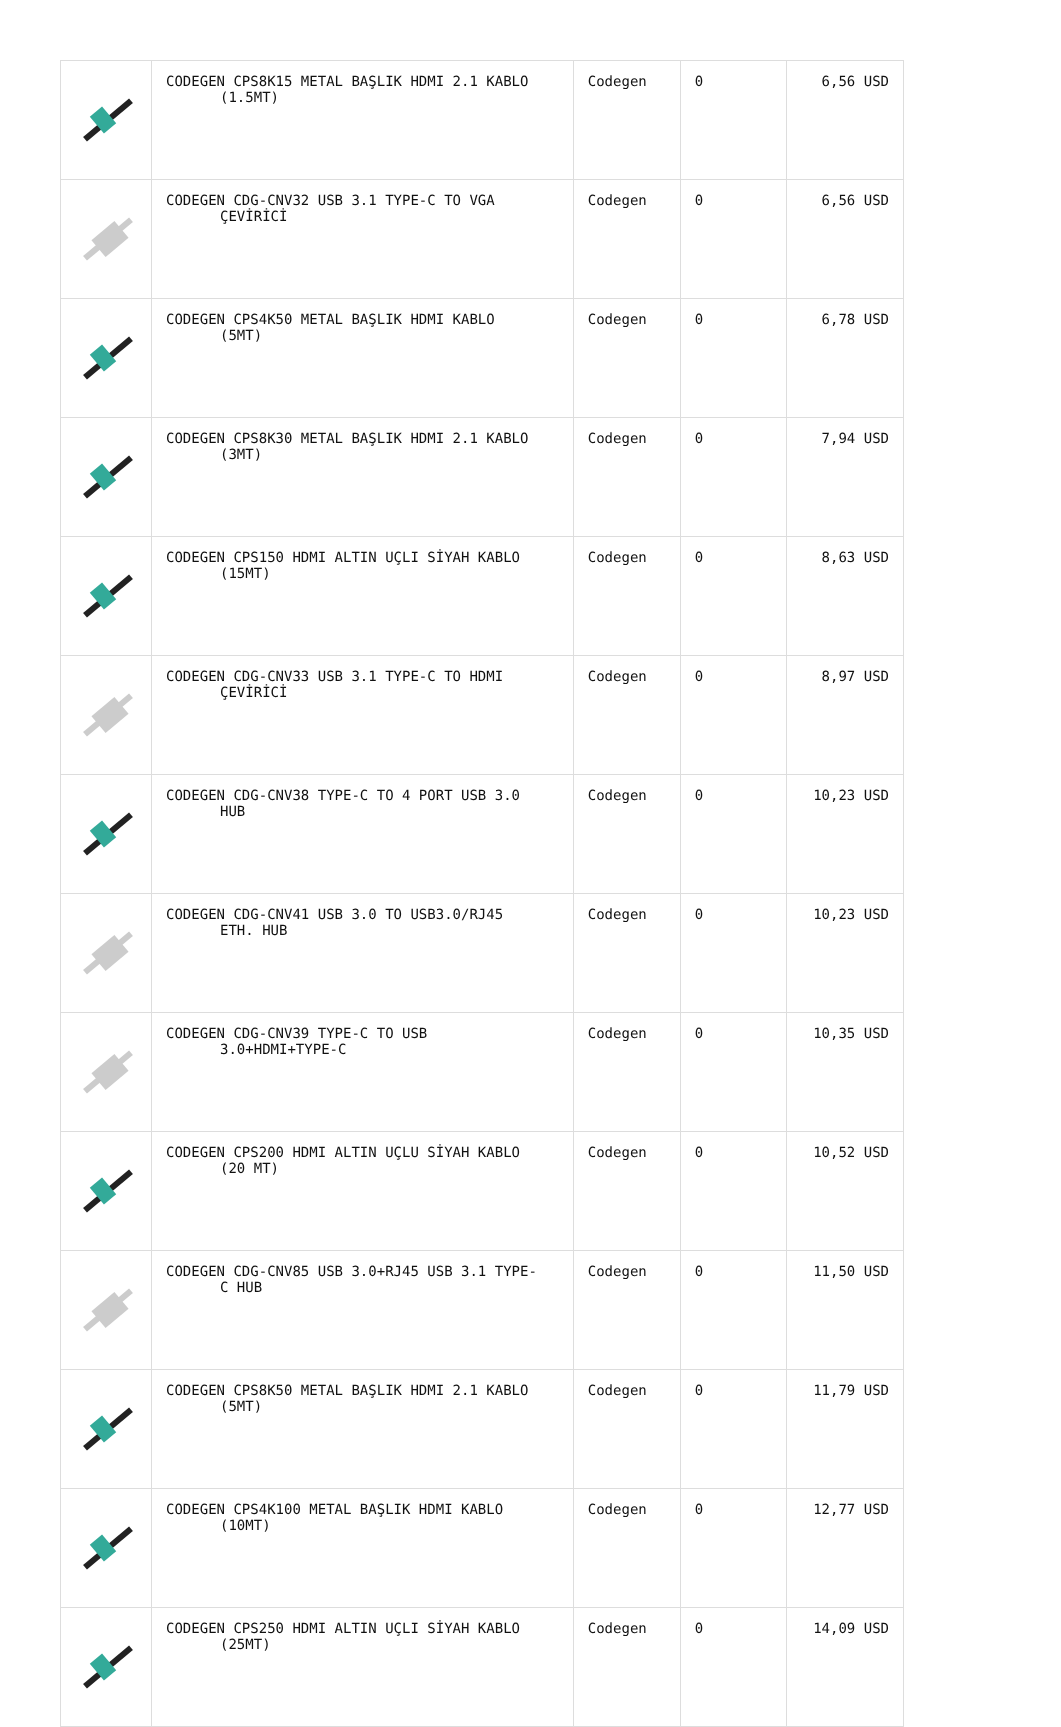| | CODEGEN CPS8K15 METAL BAŞLIK HDMI 2.1 KABLO (1.5MT) | Codegen | 0 | 6,56 USD |
| | CODEGEN CDG-CNV32 USB 3.1 TYPE-C TO VGA ÇEVİRİCİ | Codegen | 0 | 6,56 USD |
| | CODEGEN CPS4K50 METAL BAŞLIK HDMI KABLO (5MT) | Codegen | 0 | 6,78 USD |
| | CODEGEN CPS8K30 METAL BAŞLIK HDMI 2.1 KABLO (3MT) | Codegen | 0 | 7,94 USD |
| | CODEGEN CPS150 HDMI ALTIN UÇLI SİYAH KABLO (15MT) | Codegen | 0 | 8,63 USD |
| | CODEGEN CDG-CNV33 USB 3.1 TYPE-C TO HDMI ÇEVİRİCİ | Codegen | 0 | 8,97 USD |
| | CODEGEN CDG-CNV38 TYPE-C TO 4 PORT USB 3.0 HUB | Codegen | 0 | 10,23 USD |
| | CODEGEN CDG-CNV41 USB 3.0 TO USB3.0/RJ45 ETH. HUB | Codegen | 0 | 10,23 USD |
| | CODEGEN CDG-CNV39 TYPE-C TO USB 3.0+HDMI+TYPE-C | Codegen | 0 | 10,35 USD |
| | CODEGEN CPS200 HDMI ALTIN UÇLU SİYAH KABLO (20 MT) | Codegen | 0 | 10,52 USD |
| | CODEGEN CDG-CNV85 USB 3.0+RJ45 USB 3.1 TYPE- C HUB | Codegen | 0 | 11,50 USD |
| | CODEGEN CPS8K50 METAL BAŞLIK HDMI 2.1 KABLO (5MT) | Codegen | 0 | 11,79 USD |
| | CODEGEN CPS4K100 METAL BAŞLIK HDMI KABLO (10MT) | Codegen | 0 | 12,77 USD |
| | CODEGEN CPS250 HDMI ALTIN UÇLI SİYAH KABLO (25MT) | Codegen | 0 | 14,09 USD |